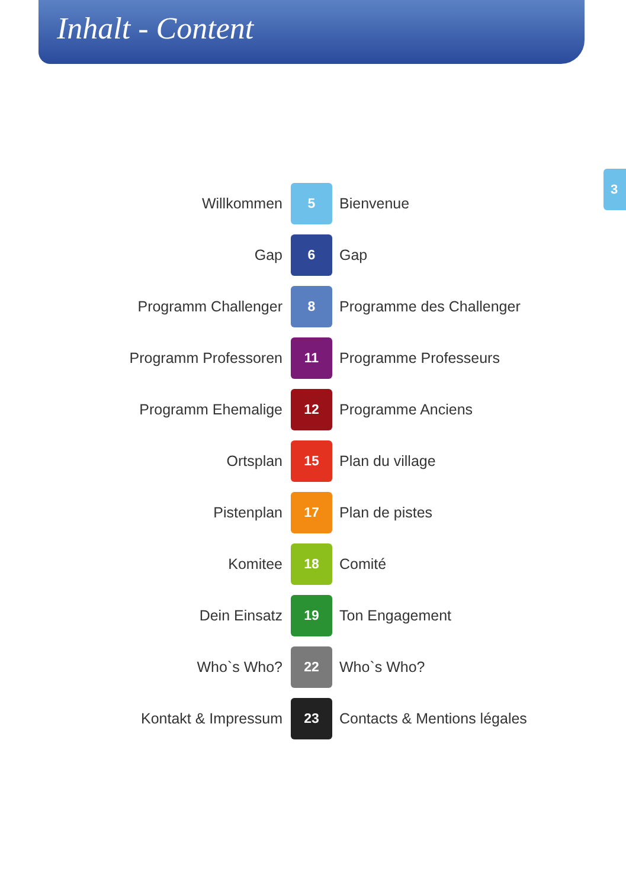Inhalt - Content
Willkommen
5
Bienvenue
Gap
6
Gap
Programm Challenger
8
Programme des Challenger
Programm Professoren
11
Programme Professeurs
Programm Ehemalige
12
Programme Anciens
Ortsplan
15
Plan du village
Pistenplan
17
Plan de pistes
Komitee
18
Comité
Dein Einsatz
19
Ton Engagement
Who`s Who?
22
Who`s Who?
Kontakt & Impressum
23
Contacts & Mentions légales
3